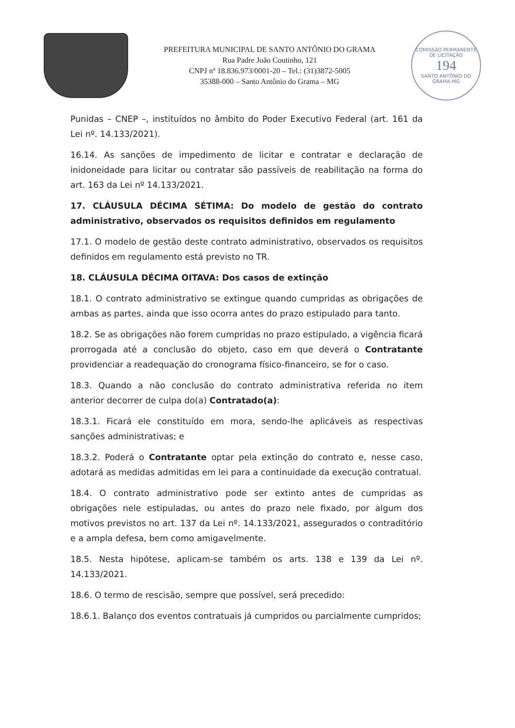PREFEITURA MUNICIPAL DE SANTO ANTÔNIO DO GRAMA
Rua Padre João Coutinho, 121
CNPJ nº 18.836.973/0001-20 – Tel.: (31)3872-5005
35388-000 – Santo Antônio do Grama – MG
COMISSÃO PERMANENTE DE LICITAÇÃO
194
SANTO ANTÔNIO DO GRAMA-MG
Punidas – CNEP –, instituídos no âmbito do Poder Executivo Federal (art. 161 da Lei nº. 14.133/2021).
16.14. As sanções de impedimento de licitar e contratar e declaração de inidoneidade para licitar ou contratar são passíveis de reabilitação na forma do art. 163 da Lei nº 14.133/2021.
17. CLÁUSULA DÉCIMA SÉTIMA: Do modelo de gestão do contrato administrativo, observados os requisitos definidos em regulamento
17.1. O modelo de gestão deste contrato administrativo, observados os requisitos definidos em regulamento está previsto no TR.
18. CLÁUSULA DÉCIMA OITAVA: Dos casos de extinção
18.1. O contrato administrativo se extingue quando cumpridas as obrigações de ambas as partes, ainda que isso ocorra antes do prazo estipulado para tanto.
18.2. Se as obrigações não forem cumpridas no prazo estipulado, a vigência ficará prorrogada até a conclusão do objeto, caso em que deverá o Contratante providenciar a readequação do cronograma físico-financeiro, se for o caso.
18.3. Quando a não conclusão do contrato administrativa referida no item anterior decorrer de culpa do(a) Contratado(a):
18.3.1. Ficará ele constituído em mora, sendo-lhe aplicáveis as respectivas sanções administrativas; e
18.3.2. Poderá o Contratante optar pela extinção do contrato e, nesse caso, adotará as medidas admitidas em lei para a continuidade da execução contratual.
18.4. O contrato administrativo pode ser extinto antes de cumpridas as obrigações nele estipuladas, ou antes do prazo nele fixado, por algum dos motivos previstos no art. 137 da Lei nº. 14.133/2021, assegurados o contraditório e a ampla defesa, bem como amigavelmente.
18.5. Nesta hipótese, aplicam-se também os arts. 138 e 139 da Lei nº. 14.133/2021.
18.6. O termo de rescisão, sempre que possível, será precedido:
18.6.1. Balanço dos eventos contratuais já cumpridos ou parcialmente cumpridos;